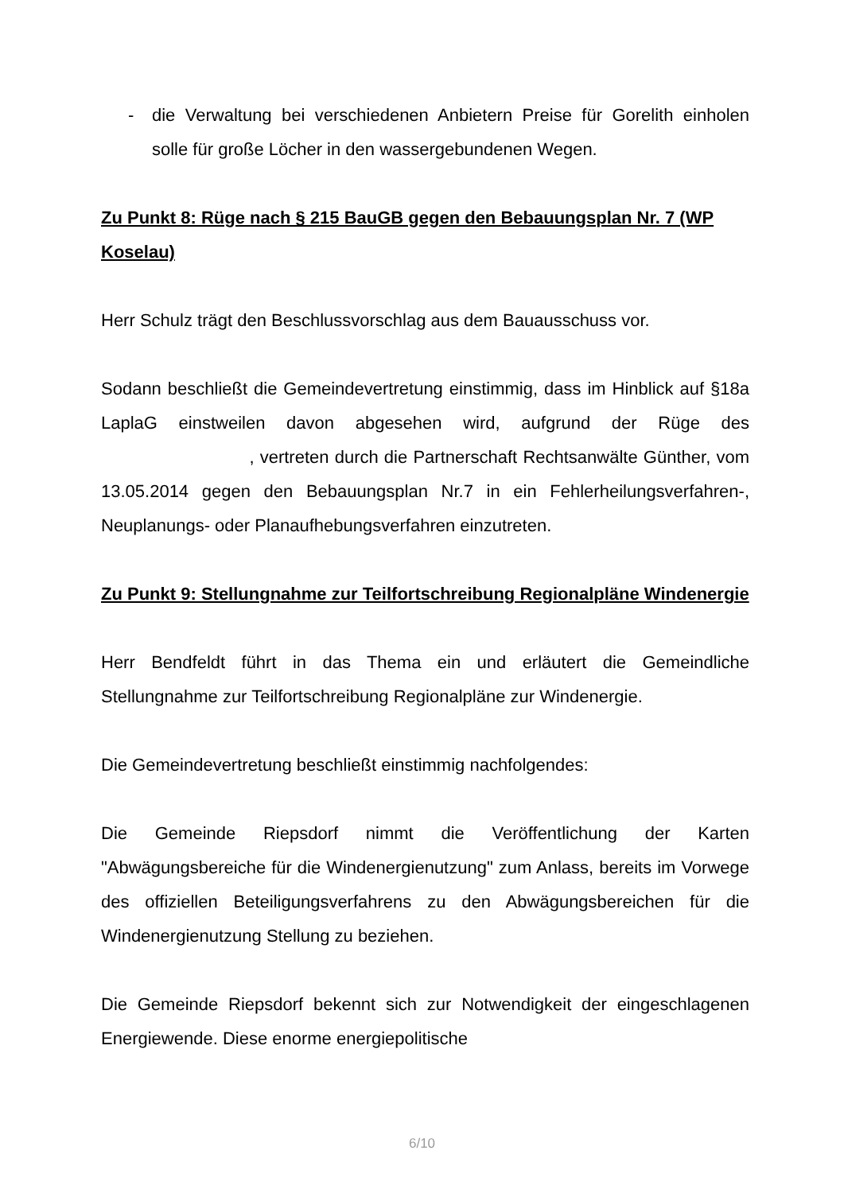- die Verwaltung bei verschiedenen Anbietern Preise für Gorelith einholen solle für große Löcher in den wassergebundenen Wegen.
Zu Punkt 8: Rüge nach § 215 BauGB gegen den Bebauungsplan Nr. 7 (WP Koselau)
Herr Schulz trägt den Beschlussvorschlag aus dem Bauausschuss vor.
Sodann beschließt die Gemeindevertretung einstimmig, dass im Hinblick auf §18a LaplaG einstweilen davon abgesehen wird, aufgrund der Rüge des , vertreten durch die Partnerschaft Rechtsanwälte Günther, vom 13.05.2014 gegen den Bebauungsplan Nr.7 in ein Fehlerheilungsverfahren-, Neuplanungs- oder Planaufhebungsverfahren einzutreten.
Zu Punkt 9: Stellungnahme zur Teilfortschreibung Regionalpläne Windenergie
Herr Bendfeldt führt in das Thema ein und erläutert die Gemeindliche Stellungnahme zur Teilfortschreibung Regionalpläne zur Windenergie.
Die Gemeindevertretung beschließt einstimmig nachfolgendes:
Die Gemeinde Riepsdorf nimmt die Veröffentlichung der Karten "Abwägungsbereiche für die Windenergienutzung" zum Anlass, bereits im Vorwege des offiziellen Beteiligungsverfahrens zu den Abwägungsbereichen für die Windenergienutzung Stellung zu beziehen.
Die Gemeinde Riepsdorf bekennt sich zur Notwendigkeit der eingeschlagenen Energiewende. Diese enorme energiepolitische
6/10